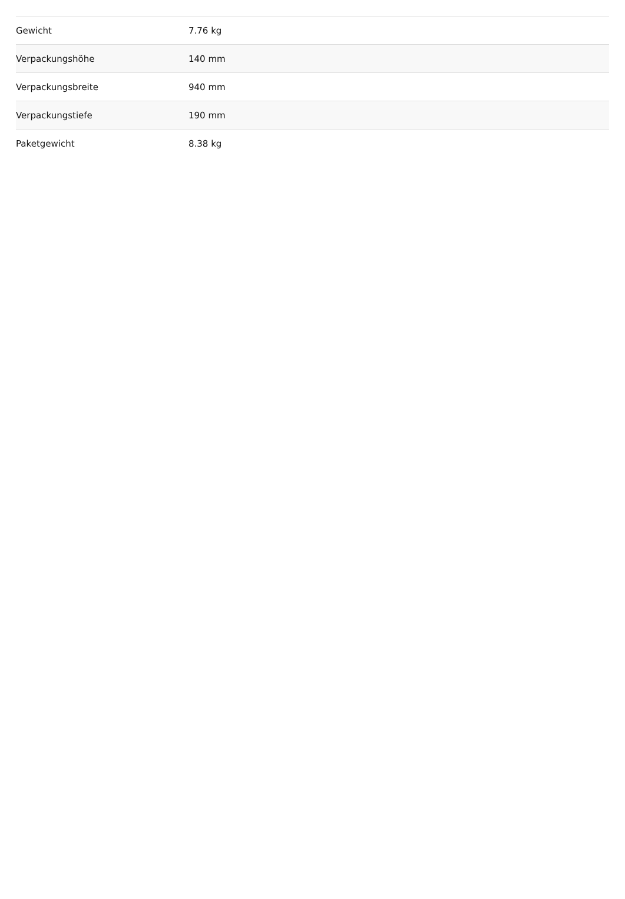| Gewicht | 7.76 kg |
| Verpackungshöhe | 140 mm |
| Verpackungsbreite | 940 mm |
| Verpackungstiefe | 190 mm |
| Paketgewicht | 8.38 kg |